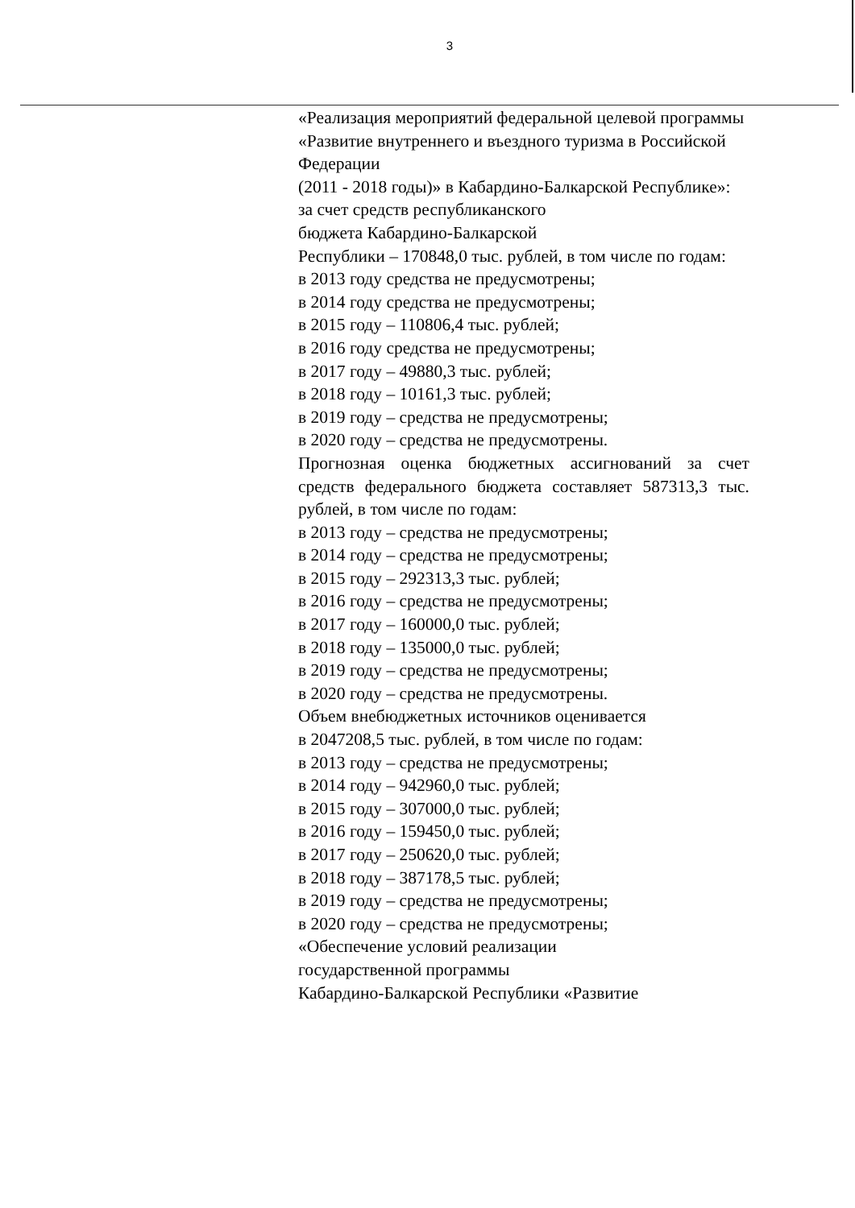3
«Реализация мероприятий федеральной целевой программы «Развитие внутреннего и въездного туризма в Российской Федерации
(2011 - 2018 годы)» в Кабардино-Балкарской Республике»:
за счет средств республиканского
бюджета Кабардино-Балкарской
Республики – 170848,0 тыс. рублей, в том числе по годам:
в 2013 году средства не предусмотрены;
в 2014 году средства не предусмотрены;
в 2015 году – 110806,4 тыс. рублей;
в 2016 году средства не предусмотрены;
в 2017 году – 49880,3 тыс. рублей;
в 2018 году – 10161,3 тыс. рублей;
в 2019 году – средства не предусмотрены;
в 2020 году – средства не предусмотрены.
Прогнозная оценка бюджетных ассигнований за счет средств федерального бюджета составляет 587313,3 тыс. рублей, в том числе по годам:
в 2013 году – средства не предусмотрены;
в 2014 году – средства не предусмотрены;
в 2015 году – 292313,3 тыс. рублей;
в 2016 году – средства не предусмотрены;
в 2017 году – 160000,0 тыс. рублей;
в 2018 году – 135000,0 тыс. рублей;
в 2019 году – средства не предусмотрены;
в 2020 году – средства не предусмотрены.
Объем внебюджетных источников оценивается
в 2047208,5 тыс. рублей, в том числе по годам:
в 2013 году – средства не предусмотрены;
в 2014 году – 942960,0 тыс. рублей;
в 2015 году – 307000,0 тыс. рублей;
в 2016 году – 159450,0 тыс. рублей;
в 2017 году – 250620,0 тыс. рублей;
в 2018 году – 387178,5 тыс. рублей;
в 2019 году – средства не предусмотрены;
в 2020 году – средства не предусмотрены;
«Обеспечение условий реализации
государственной программы
Кабардино-Балкарской Республики «Развитие